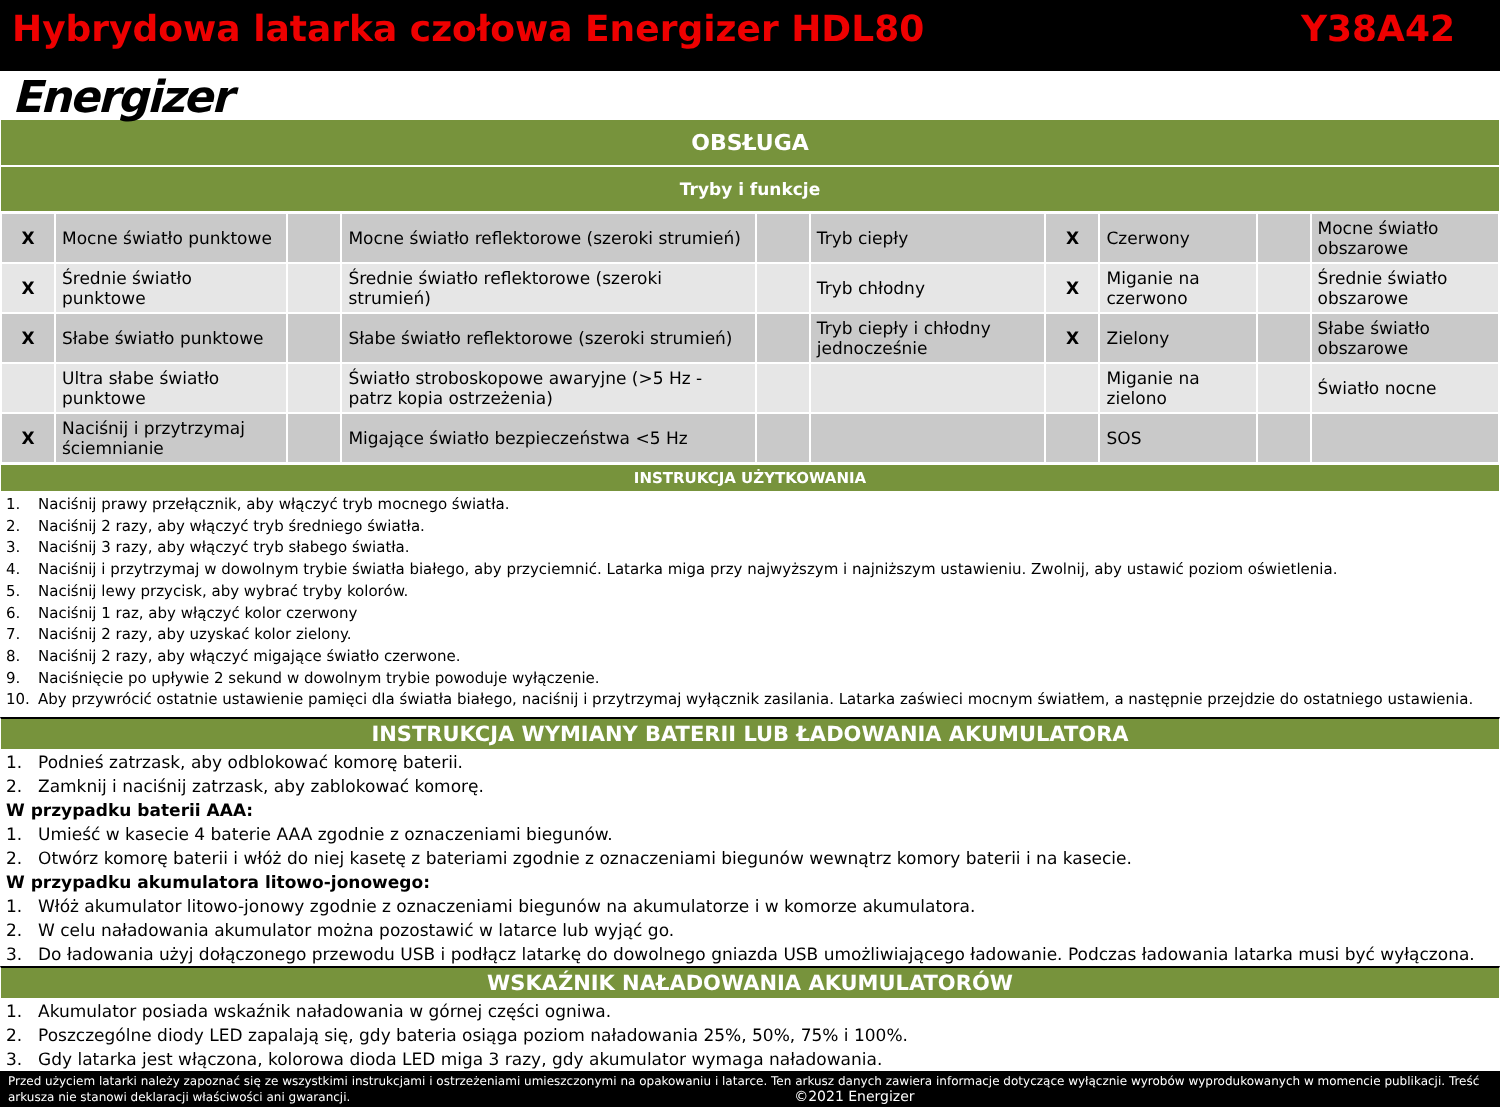Hybrydowa latarka czołowa Energizer HDL80 Y38A42
Energizer
OBSŁUGA
Tryby i funkcje
| X | Mocne światło punktowe | | Mocne światło reflektorowe (szeroki strumień) | | Tryb ciepły | X | Czerwony | | Mocne światło obszarowe |
| X | Średnie światło punktowe | | Średnie światło reflektorowe (szeroki strumień) | | Tryb chłodny | X | Miganie na czerwono | | Średnie światło obszarowe |
| X | Słabe światło punktowe | | Słabe światło reflektorowe (szeroki strumień) | | Tryb ciepły i chłodny jednocześnie | X | Zielony | | Słabe światło obszarowe |
| | Ultra słabe światło punktowe | | Światło stroboskopowe awaryjne (>5 Hz - patrz kopia ostrzeżenia) | | | | Miganie na zielono | | Światło nocne |
| X | Naciśnij i przytrzymaj ściemnianie | | Migające światło bezpieczeństwa <5 Hz | | | | SOS | | |
INSTRUKCJA UŻYTKOWANIA
1. Naciśnij prawy przełącznik, aby włączyć tryb mocnego światła.
2. Naciśnij 2 razy, aby włączyć tryb średniego światła.
3. Naciśnij 3 razy, aby włączyć tryb słabego światła.
4. Naciśnij i przytrzymaj w dowolnym trybie światła białego, aby przyciemnić. Latarka miga przy najwyższym i najniższym ustawieniu. Zwolnij, aby ustawić poziom oświetlenia.
5. Naciśnij lewy przycisk, aby wybrać tryby kolorów.
6. Naciśnij 1 raz, aby włączyć kolor czerwony
7. Naciśnij 2 razy, aby uzyskać kolor zielony.
8. Naciśnij 2 razy, aby włączyć migające światło czerwone.
9. Naciśnięcie po upływie 2 sekund w dowolnym trybie powoduje wyłączenie.
10. Aby przywrócić ostatnie ustawienie pamięci dla światła białego, naciśnij i przytrzymaj wyłącznik zasilania. Latarka zaświeci mocnym światłem, a następnie przejdzie do ostatniego ustawienia.
INSTRUKCJA WYMIANY BATERII LUB ŁADOWANIA AKUMULATORA
1. Podnieś zatrzask, aby odblokować komorę baterii.
2. Zamknij i naciśnij zatrzask, aby zablokować komorę.
W przypadku baterii AAA:
1. Umieść w kasecie 4 baterie AAA zgodnie z oznaczeniami biegunów.
2. Otwórz komorę baterii i włóż do niej kasetę z bateriami zgodnie z oznaczeniami biegunów wewnątrz komory baterii i na kasecie.
W przypadku akumulatora litowo-jonowego:
1. Włóż akumulator litowo-jonowy zgodnie z oznaczeniami biegunów na akumulatorze i w komorze akumulatora.
2. W celu naładowania akumulator można pozostawić w latarce lub wyjąć go.
3. Do ładowania użyj dołączonego przewodu USB i podłącz latarkę do dowolnego gniazda USB umożliwiającego ładowanie. Podczas ładowania latarka musi być wyłączona.
WSKAŹNIK NAŁADOWANIA AKUMULATORÓW
1. Akumulator posiada wskaźnik naładowania w górnej części ogniwa.
2. Poszczególne diody LED zapalają się, gdy bateria osiąga poziom naładowania 25%, 50%, 75% i 100%.
3. Gdy latarka jest włączona, kolorowa dioda LED miga 3 razy, gdy akumulator wymaga naładowania.
Przed użyciem latarki należy zapoznać się ze wszystkimi instrukcjami i ostrzeżeniami umieszczonymi na opakowaniu i latarce. Ten arkusz danych zawiera informacje dotyczące wyłącznie wyrobów wyprodukowanych w momencie publikacji. Treść arkusza nie stanowi deklaracji właściwości ani gwarancji. ©2021 Energizer